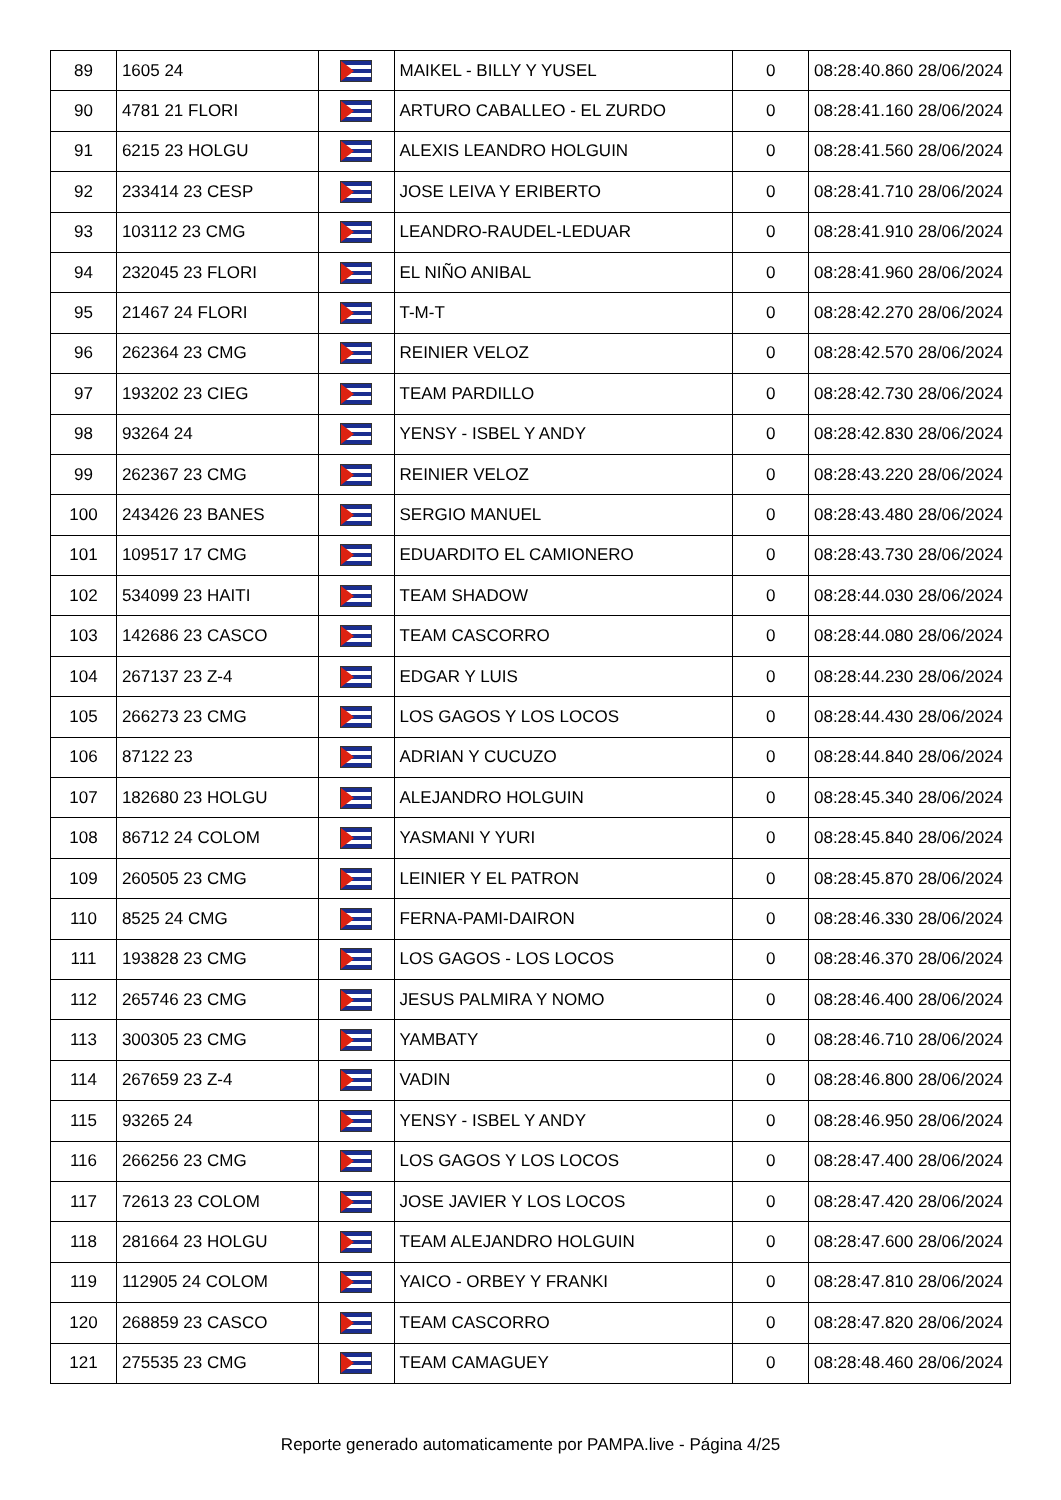| 89 | 1605 24 | | MAIKEL - BILLY Y YUSEL | 0 | 08:28:40.860 28/06/2024 |
| 90 | 4781 21 FLORI | | ARTURO CABALLEO - EL ZURDO | 0 | 08:28:41.160 28/06/2024 |
| 91 | 6215 23 HOLGU | | ALEXIS LEANDRO HOLGUIN | 0 | 08:28:41.560 28/06/2024 |
| 92 | 233414 23 CESP | | JOSE LEIVA Y ERIBERTO | 0 | 08:28:41.710 28/06/2024 |
| 93 | 103112 23 CMG | | LEANDRO-RAUDEL-LEDUAR | 0 | 08:28:41.910 28/06/2024 |
| 94 | 232045 23 FLORI | | EL NIÑO ANIBAL | 0 | 08:28:41.960 28/06/2024 |
| 95 | 21467 24 FLORI | | T-M-T | 0 | 08:28:42.270 28/06/2024 |
| 96 | 262364 23 CMG | | REINIER VELOZ | 0 | 08:28:42.570 28/06/2024 |
| 97 | 193202 23 CIEG | | TEAM PARDILLO | 0 | 08:28:42.730 28/06/2024 |
| 98 | 93264 24 | | YENSY - ISBEL Y ANDY | 0 | 08:28:42.830 28/06/2024 |
| 99 | 262367 23 CMG | | REINIER VELOZ | 0 | 08:28:43.220 28/06/2024 |
| 100 | 243426 23 BANES | | SERGIO MANUEL | 0 | 08:28:43.480 28/06/2024 |
| 101 | 109517 17 CMG | | EDUARDITO EL CAMIONERO | 0 | 08:28:43.730 28/06/2024 |
| 102 | 534099 23 HAITI | | TEAM SHADOW | 0 | 08:28:44.030 28/06/2024 |
| 103 | 142686 23 CASCO | | TEAM CASCORRO | 0 | 08:28:44.080 28/06/2024 |
| 104 | 267137 23 Z-4 | | EDGAR Y LUIS | 0 | 08:28:44.230 28/06/2024 |
| 105 | 266273 23 CMG | | LOS GAGOS Y LOS LOCOS | 0 | 08:28:44.430 28/06/2024 |
| 106 | 87122 23 | | ADRIAN Y CUCUZO | 0 | 08:28:44.840 28/06/2024 |
| 107 | 182680 23 HOLGU | | ALEJANDRO HOLGUIN | 0 | 08:28:45.340 28/06/2024 |
| 108 | 86712 24 COLOM | | YASMANI Y YURI | 0 | 08:28:45.840 28/06/2024 |
| 109 | 260505 23 CMG | | LEINIER Y EL PATRON | 0 | 08:28:45.870 28/06/2024 |
| 110 | 8525 24 CMG | | FERNA-PAMI-DAIRON | 0 | 08:28:46.330 28/06/2024 |
| 111 | 193828 23 CMG | | LOS GAGOS - LOS LOCOS | 0 | 08:28:46.370 28/06/2024 |
| 112 | 265746 23 CMG | | JESUS PALMIRA Y NOMO | 0 | 08:28:46.400 28/06/2024 |
| 113 | 300305 23 CMG | | YAMBATY | 0 | 08:28:46.710 28/06/2024 |
| 114 | 267659 23 Z-4 | | VADIN | 0 | 08:28:46.800 28/06/2024 |
| 115 | 93265 24 | | YENSY - ISBEL Y ANDY | 0 | 08:28:46.950 28/06/2024 |
| 116 | 266256 23 CMG | | LOS GAGOS Y LOS LOCOS | 0 | 08:28:47.400 28/06/2024 |
| 117 | 72613 23 COLOM | | JOSE JAVIER Y LOS LOCOS | 0 | 08:28:47.420 28/06/2024 |
| 118 | 281664 23 HOLGU | | TEAM ALEJANDRO HOLGUIN | 0 | 08:28:47.600 28/06/2024 |
| 119 | 112905 24 COLOM | | YAICO - ORBEY Y FRANKI | 0 | 08:28:47.810 28/06/2024 |
| 120 | 268859 23 CASCO | | TEAM CASCORRO | 0 | 08:28:47.820 28/06/2024 |
| 121 | 275535 23 CMG | | TEAM CAMAGUEY | 0 | 08:28:48.460 28/06/2024 |
Reporte generado automaticamente por PAMPA.live - Página 4/25